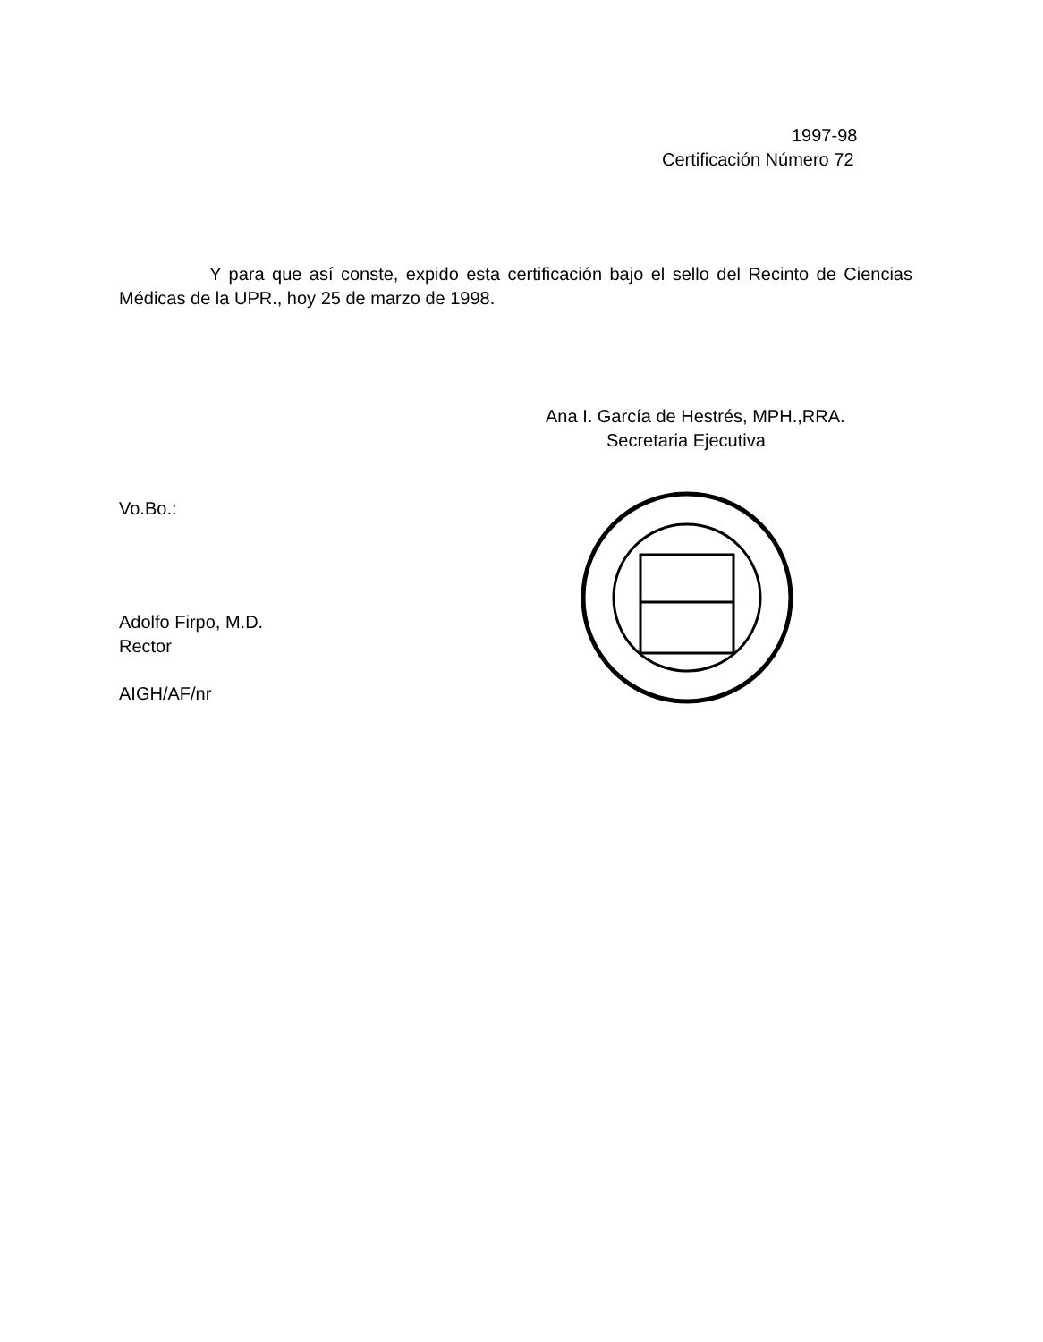1997-98
Certificación Número 72
Y para que así conste, expido esta certificación bajo el sello del Recinto de Ciencias Médicas de la UPR., hoy 25 de marzo de 1998.
Ana I. García de Hestrés, MPH.,RRA.
Secretaria Ejecutiva
Vo.Bo.:
Adolfo Firpo, M.D.
Rector
AIGH/AF/nr